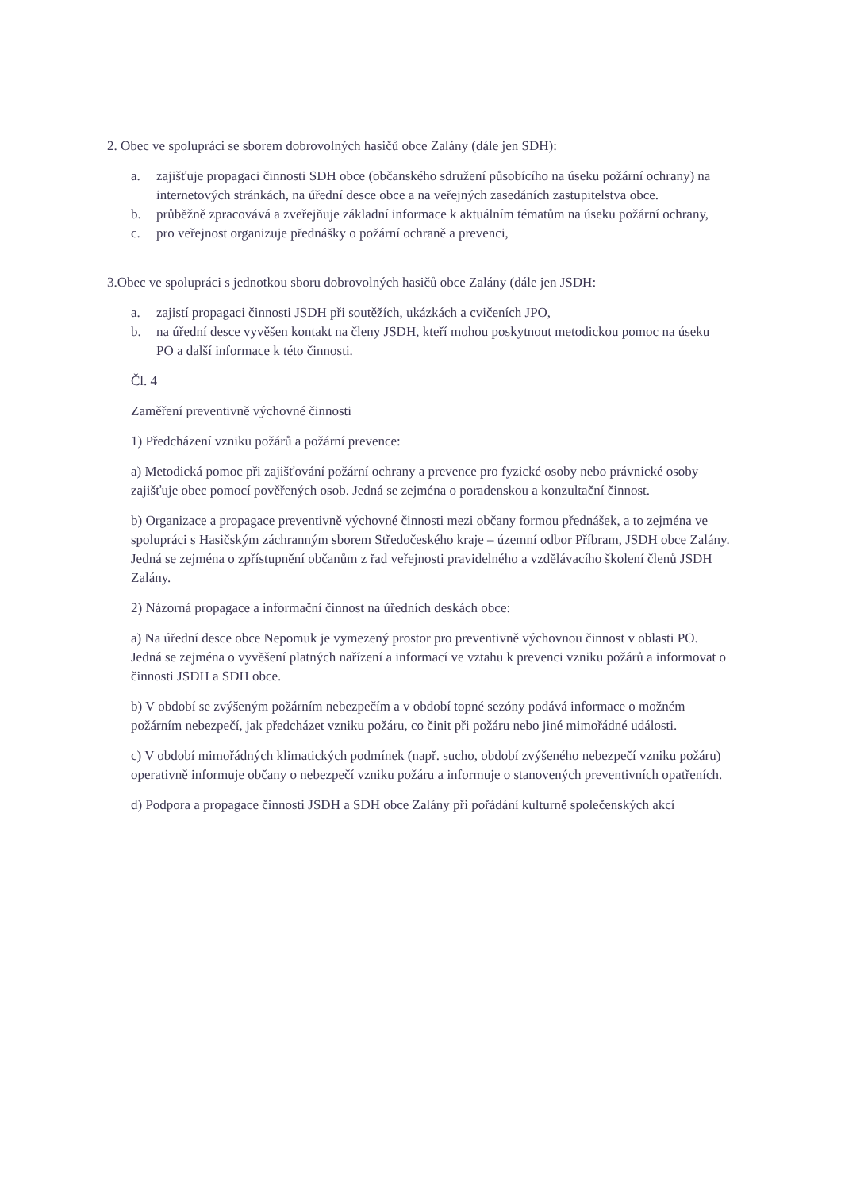2. Obec ve spolupráci se sborem dobrovolných hasičů obce Zalány (dále jen SDH):
a. zajišťuje propagaci činnosti SDH obce (občanského sdružení působícího na úseku požární ochrany) na internetových stránkách, na úřední desce obce a na veřejných zasedáních zastupitelstva obce.
b. průběžně zpracovává a zveřejňuje základní informace k aktuálním tématům na úseku požární ochrany,
c. pro veřejnost organizuje přednášky o požární ochraně a prevenci,
3.Obec ve spolupráci s jednotkou sboru dobrovolných hasičů obce Zalány (dále jen JSDH:
a. zajistí propagaci činnosti JSDH při soutěžích, ukázkách a cvičeních JPO,
b. na úřední desce vyvěšen kontakt na členy JSDH, kteří mohou poskytnout metodickou pomoc na úseku PO a další informace k této činnosti.
Čl. 4
Zaměření preventivně výchovné činnosti
1) Předcházení vzniku požárů a požární prevence:
a) Metodická pomoc při zajišťování požární ochrany a prevence pro fyzické osoby nebo právnické osoby zajišťuje obec pomocí pověřených osob. Jedná se zejména o poradenskou a konzultační činnost.
b) Organizace a propagace preventivně výchovné činnosti mezi občany formou přednášek, a to zejména ve spolupráci s Hasičským záchranným sborem Středočeského kraje – územní odbor Příbram, JSDH obce Zalány. Jedná se zejména o zpřístupnění občanům z řad veřejnosti pravidelného a vzdělávacího školení členů JSDH Zalány.
2) Názorná propagace a informační činnost na úředních deskách obce:
a) Na úřední desce obce Nepomuk je vymezený prostor pro preventivně výchovnou činnost v oblasti PO. Jedná se zejména o vyvěšení platných nařízení a informací ve vztahu k prevenci vzniku požárů a informovat o činnosti JSDH a SDH obce.
b) V období se zvýšeným požárním nebezpečím a v období topné sezóny podává informace o možném požárním nebezpečí, jak předcházet vzniku požáru, co činit při požáru nebo jiné mimořádné události.
c) V období mimořádných klimatických podmínek (např. sucho, období zvýšeného nebezpečí vzniku požáru) operativně informuje občany o nebezpečí vzniku požáru a informuje o stanovených preventivních opatřeních.
d) Podpora a propagace činnosti JSDH a SDH obce Zalány při pořádání kulturně společenských akcí